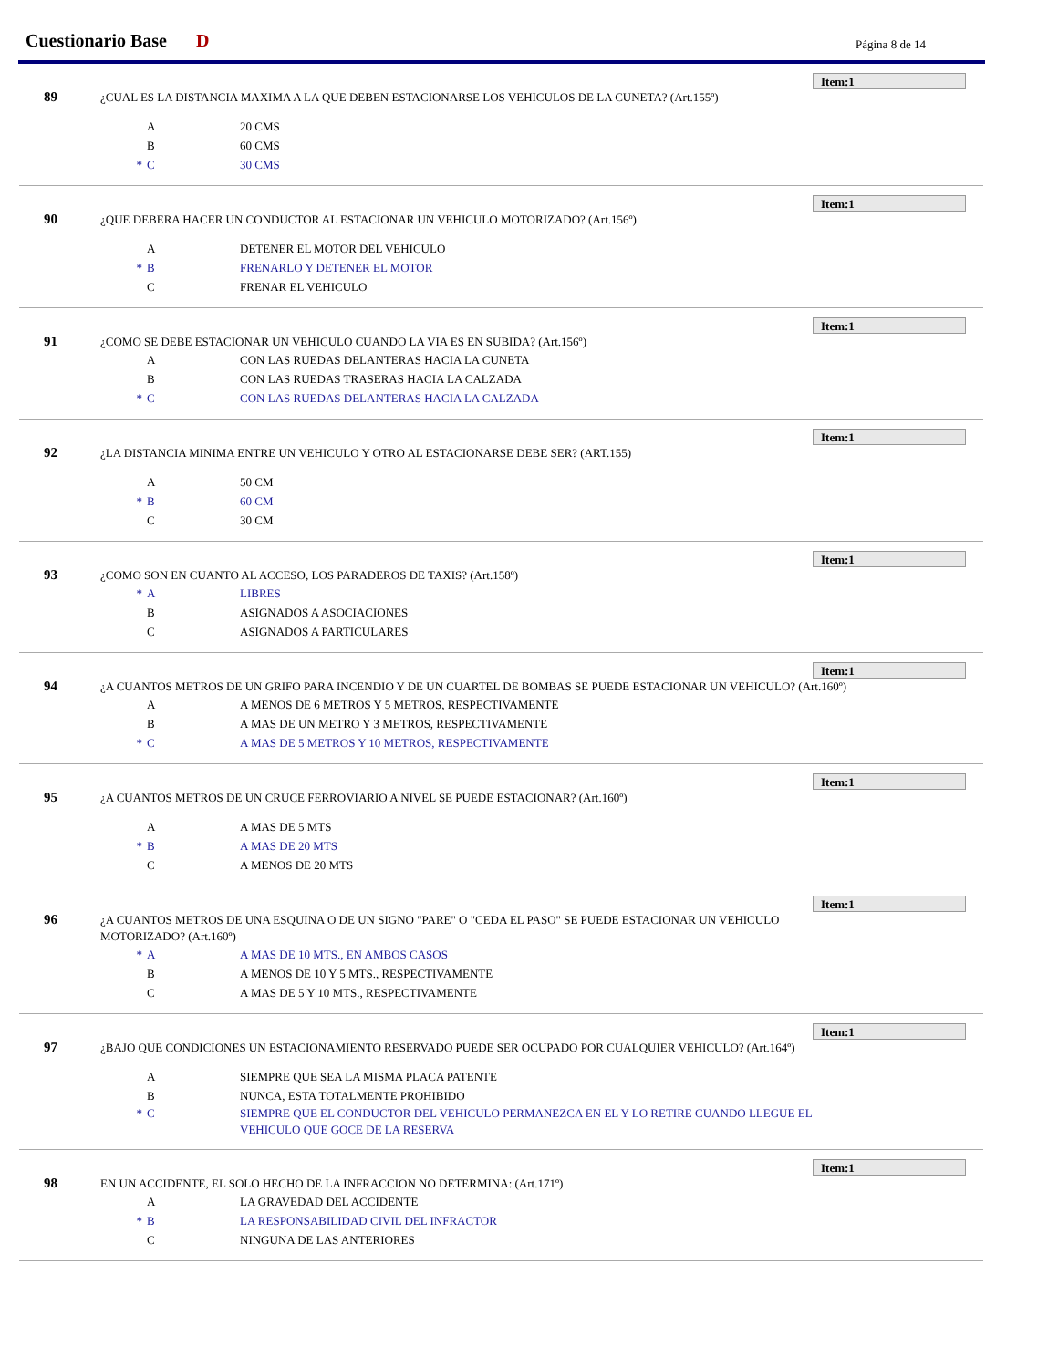Cuestionario Base D Página 8 de 14
Item:1
89
¿CUAL ES LA DISTANCIA MAXIMA A LA QUE DEBEN ESTACIONARSE LOS VEHICULOS DE LA CUNETA? (Art.155º)
A 20 CMS
B 60 CMS
* C 30 CMS
Item:1
90
¿QUE DEBERA HACER UN CONDUCTOR AL ESTACIONAR UN VEHICULO MOTORIZADO? (Art.156º)
A DETENER EL MOTOR DEL VEHICULO
* B FRENARLO Y DETENER EL MOTOR
C FRENAR EL VEHICULO
Item:1
91
¿COMO SE DEBE ESTACIONAR UN VEHICULO CUANDO LA VIA ES EN SUBIDA? (Art.156º)
A CON LAS RUEDAS DELANTERAS HACIA LA CUNETA
B CON LAS RUEDAS TRASERAS HACIA LA CALZADA
* C CON LAS RUEDAS DELANTERAS HACIA LA CALZADA
Item:1
92
¿LA DISTANCIA MINIMA ENTRE UN VEHICULO Y OTRO AL ESTACIONARSE DEBE SER? (ART.155)
A 50 CM
* B 60 CM
C 30 CM
Item:1
93
¿COMO SON EN CUANTO AL ACCESO, LOS PARADEROS DE TAXIS? (Art.158º)
* A LIBRES
B ASIGNADOS A ASOCIACIONES
C ASIGNADOS A PARTICULARES
Item:1
94
¿A CUANTOS METROS DE UN GRIFO PARA INCENDIO Y DE UN CUARTEL DE BOMBAS SE PUEDE ESTACIONAR UN VEHICULO? (Art.160º)
A A MENOS DE 6 METROS Y 5 METROS, RESPECTIVAMENTE
B A MAS DE UN METRO Y 3 METROS, RESPECTIVAMENTE
* C A MAS DE 5 METROS Y 10 METROS, RESPECTIVAMENTE
Item:1
95
¿A CUANTOS METROS DE UN CRUCE FERROVIARIO A NIVEL SE PUEDE ESTACIONAR? (Art.160º)
A A MAS DE 5 MTS
* B A MAS DE 20 MTS
C A MENOS DE 20 MTS
Item:1
96
¿A CUANTOS METROS DE UNA ESQUINA O DE UN SIGNO "PARE" O "CEDA EL PASO" SE PUEDE ESTACIONAR UN VEHICULO MOTORIZADO? (Art.160º)
* A A MAS DE 10 MTS., EN AMBOS CASOS
B A MENOS DE 10 Y 5 MTS., RESPECTIVAMENTE
C A MAS DE 5 Y 10 MTS., RESPECTIVAMENTE
Item:1
97
¿BAJO QUE CONDICIONES UN ESTACIONAMIENTO RESERVADO PUEDE SER OCUPADO POR CUALQUIER VEHICULO? (Art.164º)
A SIEMPRE QUE SEA LA MISMA PLACA PATENTE
B NUNCA, ESTA TOTALMENTE PROHIBIDO
* C SIEMPRE QUE EL CONDUCTOR DEL VEHICULO PERMANEZCA EN EL Y LO RETIRE CUANDO LLEGUE EL VEHICULO QUE GOCE DE LA RESERVA
Item:1
98
EN UN ACCIDENTE, EL SOLO HECHO DE LA INFRACCION NO DETERMINA: (Art.171º)
A LA GRAVEDAD DEL ACCIDENTE
* B LA RESPONSABILIDAD CIVIL DEL INFRACTOR
C NINGUNA DE LAS ANTERIORES